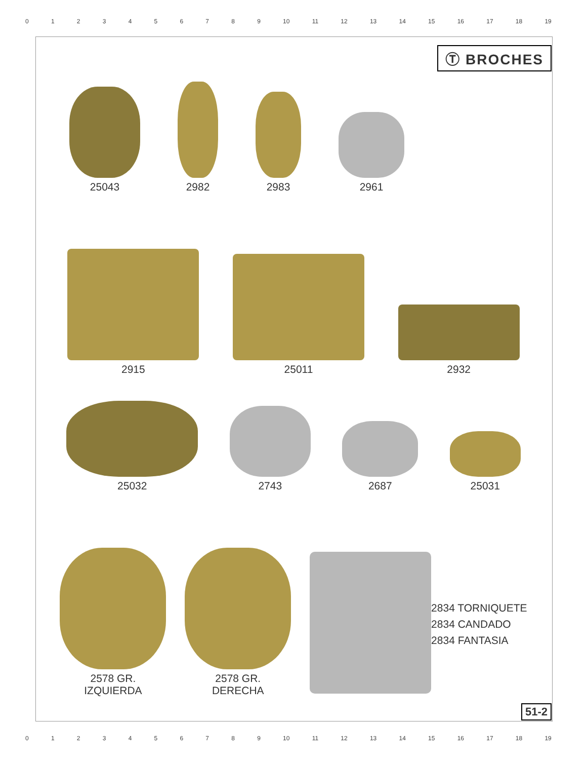0123456789 10 11 12 13 14 15 16 17 18 19
Ⓣ BROCHES
25043
2982
2983
2961
2915
25011
2932
25032
2743
2687
25031
2578 GR.
IZQUIERDA
2578 GR.
DERECHA
2834 TORNIQUETE
2834 CANDADO
2834 FANTASIA
51-2
0123456789 10 11 12 13 14 15 16 17 18 19